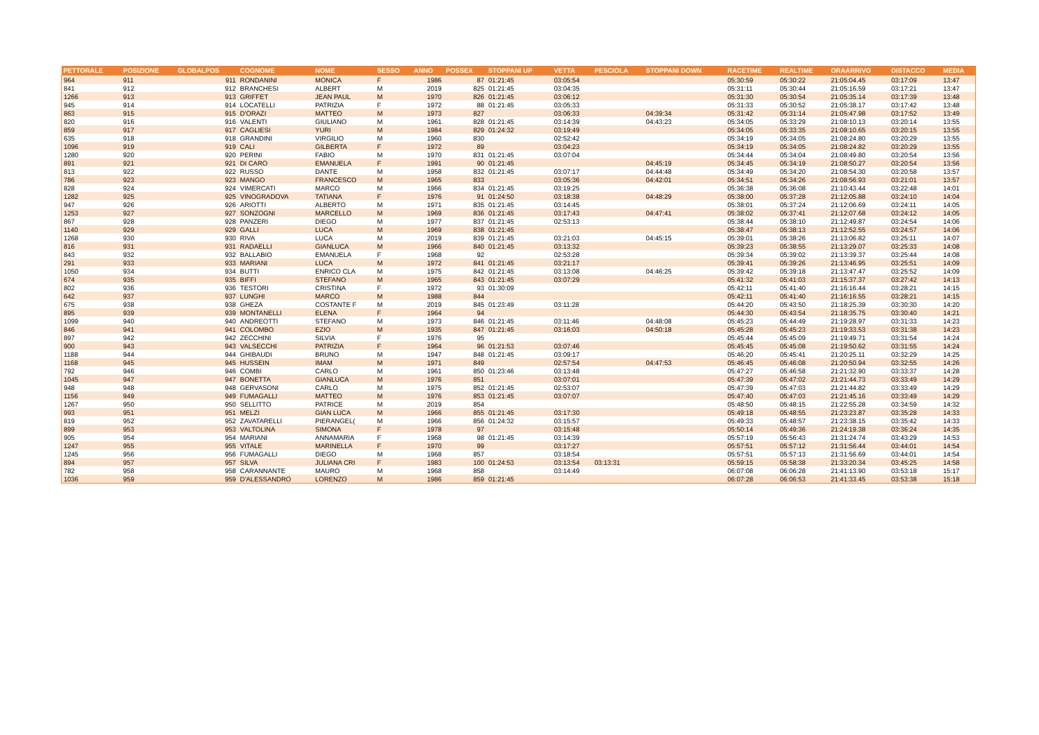| PETTORALE | POSIZIONE | GLOBALPOS | COGNOME | NOME | SESSO | ANNO | POSSEX | STOPPANI UP | VETTA | PESCIOLA | STOPPANI DOWN | RACETIME | REALTIME | ORAARRIVO | DISTACCO | MEDIA |
| --- | --- | --- | --- | --- | --- | --- | --- | --- | --- | --- | --- | --- | --- | --- | --- | --- |
| 964 | 911 | 911 | RONDANINI | MONICA | F | 1986 | 87 | 01:21:45 | 03:05:54 | | | 05:30:59 | 05:30:22 | 21:05:04.45 | 03:17:09 | 13:47 |
| 841 | 912 | 912 | BRANCHESI | ALBERT | M | 2019 | 825 | 01:21:45 | 03:04:35 | | | 05:31:11 | 05:30:44 | 21:05:16.59 | 03:17:21 | 13:47 |
| 1266 | 913 | 913 | GRIFFET | JEAN PAUL | M | 1970 | 826 | 01:21:45 | 03:06:12 | | | 05:31:30 | 05:30:54 | 21:05:35.14 | 03:17:39 | 13:48 |
| 945 | 914 | 914 | LOCATELLI | PATRIZIA | F | 1972 | 88 | 01:21:45 | 03:05:33 | | | 05:31:33 | 05:30:52 | 21:05:38.17 | 03:17:42 | 13:48 |
| 863 | 915 | 915 | D'ORAZI | MATTEO | M | 1973 | 827 | | 03:06:33 | | 04:39:34 | 05:31:42 | 05:31:14 | 21:05:47.98 | 03:17:52 | 13:49 |
| 820 | 916 | 916 | VALENTI | GIULIANO | M | 1961 | 828 | 01:21:45 | 03:14:39 | | 04:43:23 | 05:34:05 | 05:33:29 | 21:08:10.13 | 03:20:14 | 13:55 |
| 859 | 917 | 917 | CAGLIESI | YURI | M | 1984 | 829 | 01:24:32 | 03:19:49 | | | 05:34:05 | 05:33:35 | 21:08:10.65 | 03:20:15 | 13:55 |
| 635 | 918 | 918 | GRANDINI | VIRGILIO | M | 1960 | 830 | | 02:52:42 | | | 05:34:19 | 05:34:05 | 21:08:24.80 | 03:20:29 | 13:55 |
| 1096 | 919 | 919 | CALI | GILBERTA | F | 1972 | 89 | | 03:04:23 | | | 05:34:19 | 05:34:05 | 21:08:24.82 | 03:20:29 | 13:55 |
| 1280 | 920 | 920 | PERINI | FABIO | M | 1970 | 831 | 01:21:45 | 03:07:04 | | | 05:34:44 | 05:34:04 | 21:08:49.80 | 03:20:54 | 13:56 |
| 891 | 921 | 921 | DI CARO | EMANUELA | F | 1991 | 90 | 01:21:45 | | | 04:45:19 | 05:34:45 | 05:34:19 | 21:08:50.27 | 03:20:54 | 13:56 |
| 813 | 922 | 922 | RUSSO | DANTE | M | 1958 | 832 | 01:21:45 | 03:07:17 | | 04:44:48 | 05:34:49 | 05:34:20 | 21:08:54.30 | 03:20:58 | 13:57 |
| 786 | 923 | 923 | MANGO | FRANCESCO | M | 1965 | 833 | | 03:05:36 | | 04:42:01 | 05:34:51 | 05:34:26 | 21:08:56.93 | 03:21:01 | 13:57 |
| 828 | 924 | 924 | VIMERCATI | MARCO | M | 1966 | 834 | 01:21:45 | 03:19:25 | | | 05:36:38 | 05:36:08 | 21:10:43.44 | 03:22:48 | 14:01 |
| 1282 | 925 | 925 | VINOGRADOVA | TATIANA | F | 1976 | 91 | 01:24:50 | 03:18:38 | | 04:48:29 | 05:38:00 | 05:37:28 | 21:12:05.88 | 03:24:10 | 14:04 |
| 947 | 926 | 926 | ARIOTTI | ALBERTO | M | 1971 | 835 | 01:21:45 | 03:14:45 | | | 05:38:01 | 05:37:24 | 21:12:06.69 | 03:24:11 | 14:05 |
| 1253 | 927 | 927 | SONZOGNI | MARCELLO | M | 1969 | 836 | 01:21:45 | 03:17:43 | | 04:47:41 | 05:38:02 | 05:37:41 | 21:12:07.68 | 03:24:12 | 14:05 |
| 867 | 928 | 928 | PANZERI | DIEGO | M | 1977 | 837 | 01:21:45 | 02:53:13 | | | 05:38:44 | 05:38:10 | 21:12:49.87 | 03:24:54 | 14:06 |
| 1140 | 929 | 929 | GALLI | LUCA | M | 1969 | 838 | 01:21:45 | | | | 05:38:47 | 05:38:13 | 21:12:52.55 | 03:24:57 | 14:06 |
| 1268 | 930 | 930 | RIVA | LUCA | M | 2019 | 839 | 01:21:45 | 03:21:03 | | 04:45:15 | 05:39:01 | 05:38:26 | 21:13:06.82 | 03:25:11 | 14:07 |
| 816 | 931 | 931 | RADAELLI | GIANLUCA | M | 1966 | 840 | 01:21:45 | 03:13:32 | | | 05:39:23 | 05:38:55 | 21:13:29.07 | 03:25:33 | 14:08 |
| 843 | 932 | 932 | BALLABIO | EMANUELA | F | 1968 | 92 | | 02:53:28 | | | 05:39:34 | 05:39:02 | 21:13:39.37 | 03:25:44 | 14:08 |
| 291 | 933 | 933 | MARIANI | LUCA | M | 1972 | 841 | 01:21:45 | 03:21:17 | | | 05:39:41 | 05:39:26 | 21:13:46.95 | 03:25:51 | 14:09 |
| 1050 | 934 | 934 | BUTTI | ENRICO CLA | M | 1975 | 842 | 01:21:45 | 03:13:08 | | 04:46:25 | 05:39:42 | 05:39:18 | 21:13:47.47 | 03:25:52 | 14:09 |
| 674 | 935 | 935 | BIFFI | STEFANO | M | 1965 | 843 | 01:21:45 | 03:07:29 | | | 05:41:32 | 05:41:03 | 21:15:37.37 | 03:27:42 | 14:13 |
| 802 | 936 | 936 | TESTORI | CRISTINA | F | 1972 | 93 | 01:30:09 | | | | 05:42:11 | 05:41:40 | 21:16:16.44 | 03:28:21 | 14:15 |
| 642 | 937 | 937 | LUNGHI | MARCO | M | 1988 | 844 | | | | | 05:42:11 | 05:41:40 | 21:16:16.55 | 03:28:21 | 14:15 |
| 675 | 938 | 938 | GHEZA | COSTANTE F | M | 2019 | 845 | 01:23:49 | 03:11:28 | | | 05:44:20 | 05:43:50 | 21:18:25.39 | 03:30:30 | 14:20 |
| 895 | 939 | 939 | MONTANELLI | ELENA | F | 1964 | 94 | | | | | 05:44:30 | 05:43:54 | 21:18:35.75 | 03:30:40 | 14:21 |
| 1099 | 940 | 940 | ANDREOTTI | STEFANO | M | 1973 | 846 | 01:21:45 | 03:11:46 | | 04:48:08 | 05:45:23 | 05:44:49 | 21:19:28.97 | 03:31:33 | 14:23 |
| 846 | 941 | 941 | COLOMBO | EZIO | M | 1935 | 847 | 01:21:45 | 03:16:03 | | 04:50:18 | 05:45:28 | 05:45:23 | 21:19:33.53 | 03:31:38 | 14:23 |
| 897 | 942 | 942 | ZECCHINI | SILVIA | F | 1976 | 95 | | | | | 05:45:44 | 05:45:09 | 21:19:49.71 | 03:31:54 | 14:24 |
| 900 | 943 | 943 | VALSECCHI | PATRIZIA | F | 1964 | 96 | 01:21:53 | 03:07:46 | | | 05:45:45 | 05:45:08 | 21:19:50.62 | 03:31:55 | 14:24 |
| 1188 | 944 | 944 | GHIBAUDI | BRUNO | M | 1947 | 848 | 01:21:45 | 03:09:17 | | | 05:46:20 | 05:45:41 | 21:20:25.11 | 03:32:29 | 14:25 |
| 1168 | 945 | 945 | HUSSEIN | IMAM | M | 1971 | 849 | | 02:57:54 | | 04:47:53 | 05:46:45 | 05:46:08 | 21:20:50.94 | 03:32:55 | 14:26 |
| 792 | 946 | 946 | COMBI | CARLO | M | 1961 | 850 | 01:23:46 | 03:13:48 | | | 05:47:27 | 05:46:58 | 21:21:32.90 | 03:33:37 | 14:28 |
| 1045 | 947 | 947 | BONETTA | GIANLUCA | M | 1976 | 851 | | 03:07:01 | | | 05:47:39 | 05:47:02 | 21:21:44.73 | 03:33:49 | 14:29 |
| 948 | 948 | 948 | GERVASONI | CARLO | M | 1975 | 852 | 01:21:45 | 02:53:07 | | | 05:47:39 | 05:47:03 | 21:21:44.82 | 03:33:49 | 14:29 |
| 1156 | 949 | 949 | FUMAGALLI | MATTEO | M | 1976 | 853 | 01:21:45 | 03:07:07 | | | 05:47:40 | 05:47:03 | 21:21:45.16 | 03:33:49 | 14:29 |
| 1267 | 950 | 950 | SELLITTO | PATRICE | M | 2019 | 854 | | | | | 05:48:50 | 05:48:15 | 21:22:55.28 | 03:34:59 | 14:32 |
| 993 | 951 | 951 | MELZI | GIAN LUCA | M | 1966 | 855 | 01:21:45 | 03:17:30 | | | 05:49:18 | 05:48:55 | 21:23:23.87 | 03:35:28 | 14:33 |
| 819 | 952 | 952 | ZAVATARELLI | PIERANGEL( | M | 1966 | 856 | 01:24:32 | 03:15:57 | | | 05:49:33 | 05:48:57 | 21:23:38.15 | 03:35:42 | 14:33 |
| 899 | 953 | 953 | VALTOLINA | SIMONA | F | 1978 | 97 | | 03:15:48 | | | 05:50:14 | 05:49:36 | 21:24:19.38 | 03:36:24 | 14:35 |
| 905 | 954 | 954 | MARIANI | ANNAMARIA | F | 1968 | 98 | 01:21:45 | 03:14:39 | | | 05:57:19 | 05:56:43 | 21:31:24.74 | 03:43:29 | 14:53 |
| 1247 | 955 | 955 | VITALE | MARINELLA | F | 1970 | 99 | | 03:17:27 | | | 05:57:51 | 05:57:12 | 21:31:56.44 | 03:44:01 | 14:54 |
| 1245 | 956 | 956 | FUMAGALLI | DIEGO | M | 1968 | 857 | | 03:18:54 | | | 05:57:51 | 05:57:13 | 21:31:56.69 | 03:44:01 | 14:54 |
| 894 | 957 | 957 | SILVA | JULIANA CRI | F | 1983 | 100 | 01:24:53 | 03:13:54 | 03:13:31 | | 05:59:15 | 05:58:38 | 21:33:20.34 | 03:45:25 | 14:58 |
| 782 | 958 | 958 | CARANNANTE | MAURO | M | 1968 | 858 | | 03:14:49 | | | 06:07:08 | 06:06:28 | 21:41:13.90 | 03:53:18 | 15:17 |
| 1036 | 959 | 959 | D'ALESSANDRO | LORENZO | M | 1986 | 859 | 01:21:45 | | | | 06:07:28 | 06:06:53 | 21:41:33.45 | 03:53:38 | 15:18 |